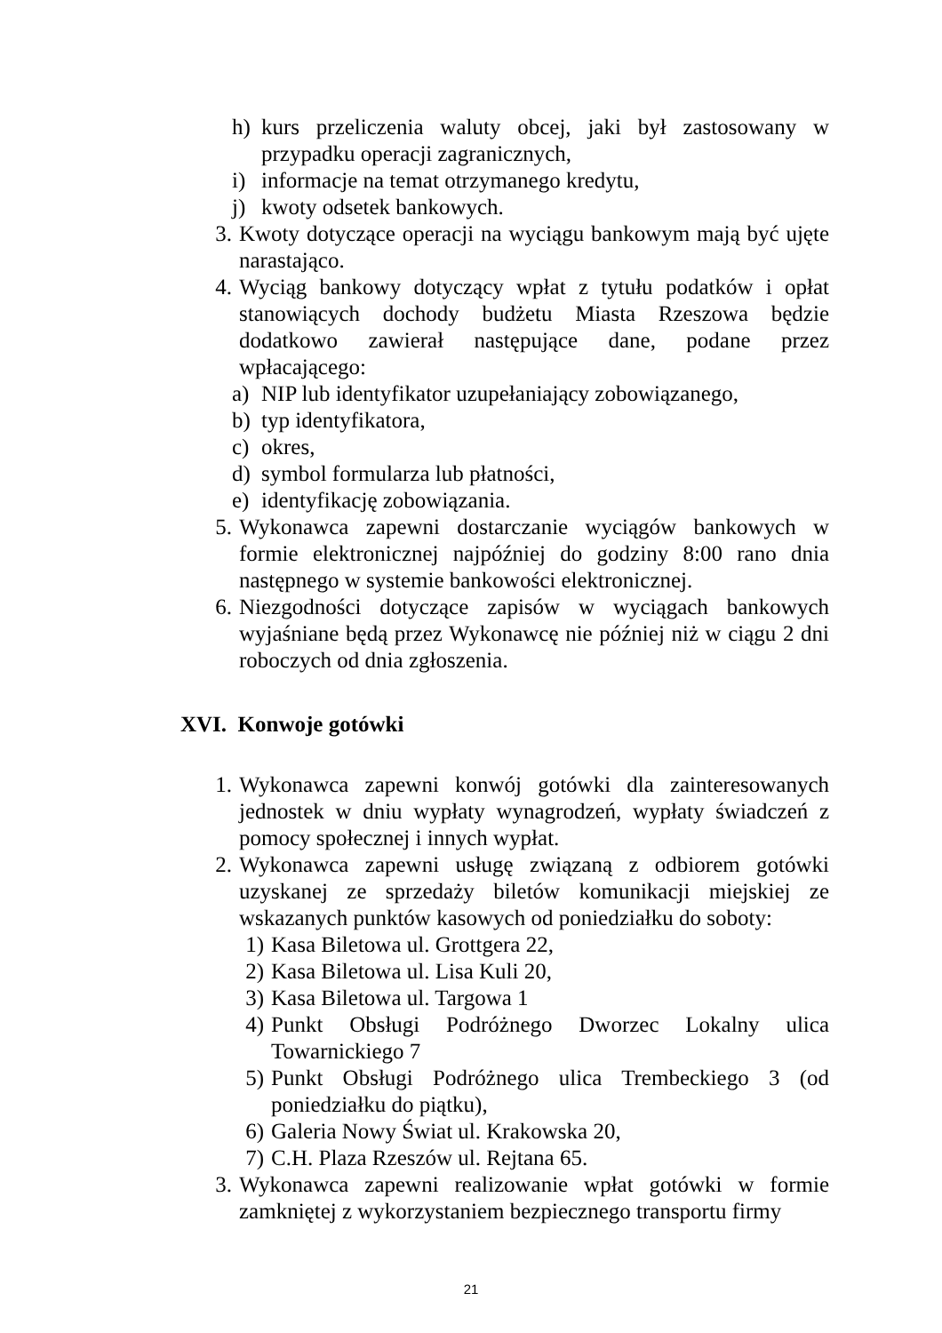h) kurs przeliczenia waluty obcej, jaki był zastosowany w przypadku operacji zagranicznych,
i) informacje na temat otrzymanego kredytu,
j) kwoty odsetek bankowych.
3. Kwoty dotyczące operacji na wyciągu bankowym mają być ujęte narastająco.
4. Wyciąg bankowy dotyczący wpłat z tytułu podatków i opłat stanowiących dochody budżetu Miasta Rzeszowa będzie dodatkowo zawierał następujące dane, podane przez wpłacającego:
a) NIP lub identyfikator uzupełaniający zobowiązanego,
b) typ identyfikatora,
c) okres,
d) symbol formularza lub płatności,
e) identyfikację zobowiązania.
5. Wykonawca zapewni dostarczanie wyciągów bankowych w formie elektronicznej najpóźniej do godziny 8:00 rano dnia następnego w systemie bankowości elektronicznej.
6. Niezgodności dotyczące zapisów w wyciągach bankowych wyjaśniane będą przez Wykonawcę nie później niż w ciągu 2 dni roboczych od dnia zgłoszenia.
XVI. Konwoje gotówki
1. Wykonawca zapewni konwój gotówki dla zainteresowanych jednostek w dniu wypłaty wynagrodzeń, wypłaty świadczeń z pomocy społecznej i innych wypłat.
2. Wykonawca zapewni usługę związaną z odbiorem gotówki uzyskanej ze sprzedaży biletów komunikacji miejskiej ze wskazanych punktów kasowych od poniedziałku do soboty:
1) Kasa Biletowa ul. Grottgera 22,
2) Kasa Biletowa ul. Lisa Kuli 20,
3) Kasa Biletowa ul. Targowa 1
4) Punkt Obsługi Podróżnego Dworzec Lokalny ulica Towarnickiego 7
5) Punkt Obsługi Podróżnego ulica Trembeckiego 3 (od poniedziałku do piątku),
6) Galeria Nowy Świat ul. Krakowska 20,
7) C.H. Plaza Rzeszów ul. Rejtana 65.
3. Wykonawca zapewni realizowanie wpłat gotówki w formie zamkniętej z wykorzystaniem bezpiecznego transportu firmy
21